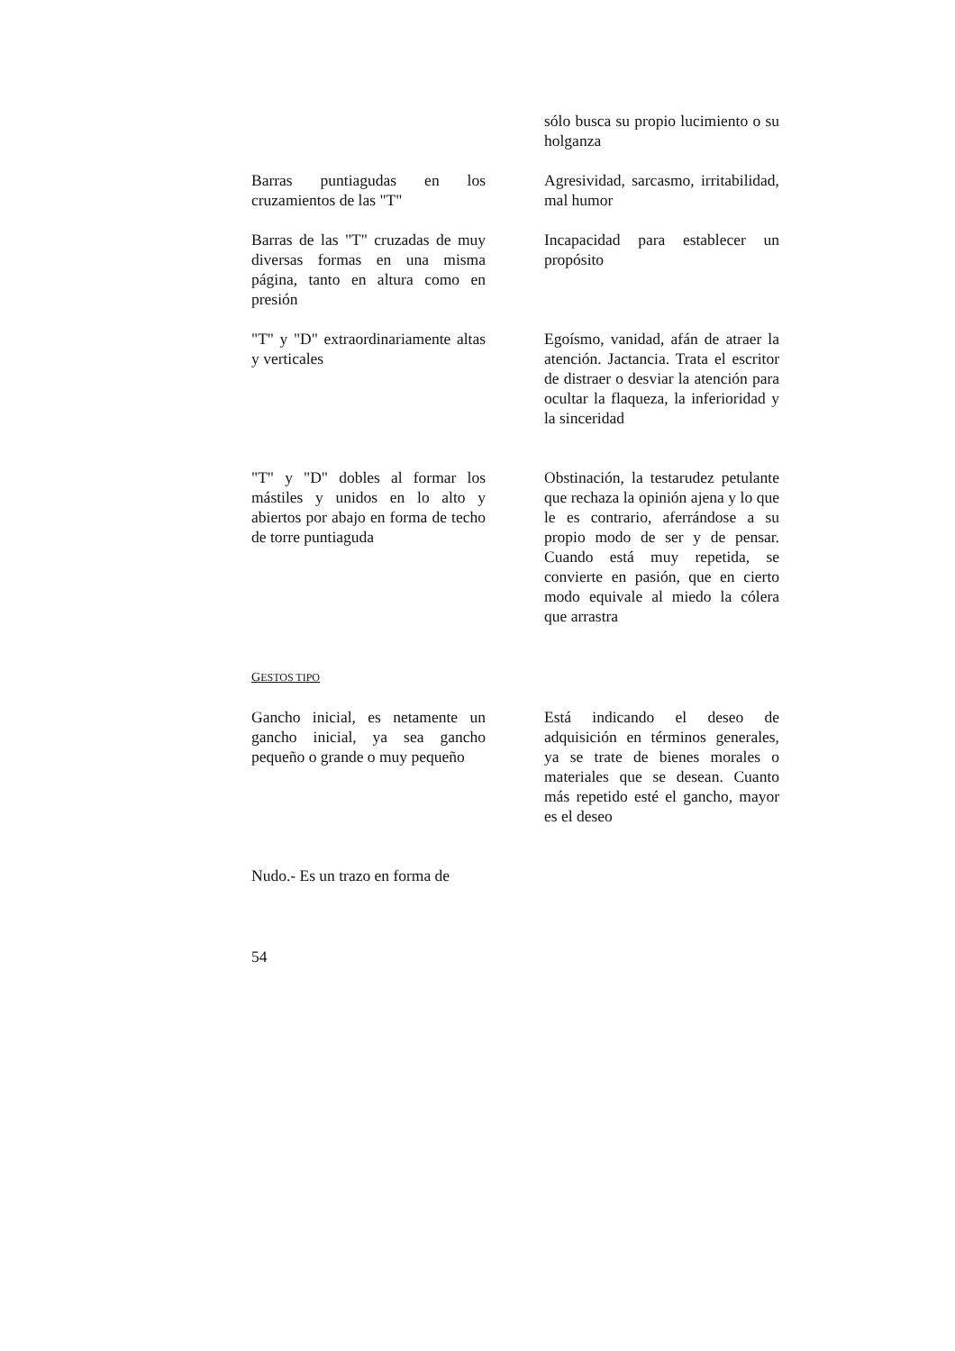| | sólo busca su propio lucimiento o su holganza |
| Barras puntiagudas en los cruzamientos de las "T" | Agresividad, sarcasmo, irritabilidad, mal humor |
| Barras de las "T" cruzadas de muy diversas formas en una misma página, tanto en altura como en presión | Incapacidad para establecer un propósito |
| "T" y "D" extraordinariamente altas y verticales | Egoísmo, vanidad, afán de atraer la atención. Jactancia. Trata el escritor de distraer o desviar la atención para ocultar la flaqueza, la inferioridad y la sinceridad |
| "T" y "D" dobles al formar los mástiles y unidos en lo alto y abiertos por abajo en forma de techo de torre puntiaguda | Obstinación, la testarudez petulante que rechaza la opinión ajena y lo que le es contrario, aferrándose a su propio modo de ser y de pensar. Cuando está muy repetida, se convierte en pasión, que en cierto modo equivale al miedo la cólera que arrastra |
| G ESTOS TIPO | |
| Gancho inicial, es netamente un gancho inicial, ya sea gancho pequeño o grande o muy pequeño | Está indicando el deseo de adquisición en términos generales, ya se trate de bienes morales o materiales que se desean. Cuanto más repetido esté el gancho, mayor es el deseo |
| Nudo.- Es un trazo en forma de | |
54